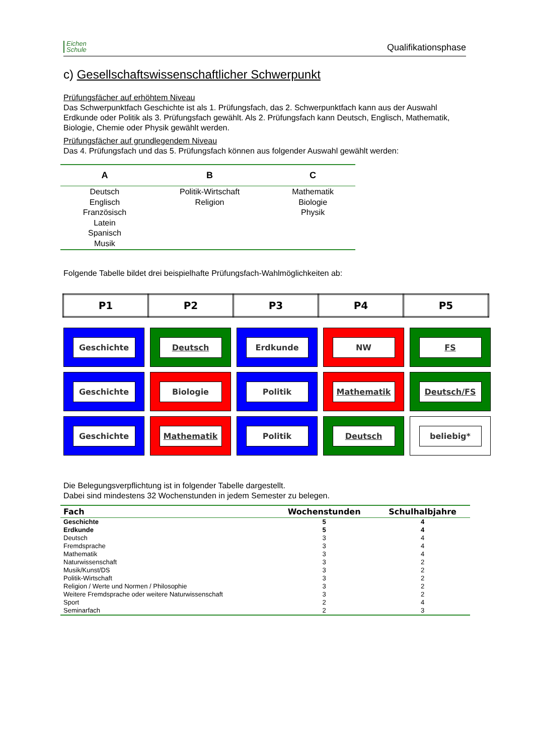Eichen
Schule
Qualifikationsphase
c) Gesellschaftswissenschaftlicher Schwerpunkt
Prüfungsfächer auf erhöhtem Niveau
Das Schwerpunktfach Geschichte ist als 1. Prüfungsfach, das 2. Schwerpunktfach kann aus der Auswahl Erdkunde oder Politik als 3. Prüfungsfach gewählt. Als 2. Prüfungsfach kann Deutsch, Englisch, Mathematik, Biologie, Chemie oder Physik gewählt werden.
Prüfungsfächer auf grundlegendem Niveau
Das 4. Prüfungsfach und das 5. Prüfungsfach können aus folgender Auswahl gewählt werden:
| A | B | C |
| --- | --- | --- |
| Deutsch Englisch Französisch Latein Spanisch Musik | Politik-Wirtschaft Religion | Mathematik Biologie Physik |
Folgende Tabelle bildet drei beispielhafte Prüfungsfach-Wahlmöglichkeiten ab:
| P1 | P2 | P3 | P4 | P5 |
| --- | --- | --- | --- | --- |
Geschichte
Deutsch
Erdkunde
NW
FS
Geschichte
Biologie
Politik
Mathematik
Deutsch/FS
Geschichte
Mathematik
Politik
Deutsch
beliebig*
Die Belegungsverpflichtung ist in folgender Tabelle dargestellt.
Dabei sind mindestens 32 Wochenstunden in jedem Semester zu belegen.
| Fach | Wochenstunden | Schulhalbjahre |
| --- | --- | --- |
| Geschichte | 5 | 4 |
| Erdkunde | 5 | 4 |
| Deutsch | 3 | 4 |
| Fremdsprache | 3 | 4 |
| Mathematik | 3 | 4 |
| Naturwissenschaft | 3 | 2 |
| Musik/Kunst/DS | 3 | 2 |
| Politik-Wirtschaft | 3 | 2 |
| Religion / Werte und Normen / Philosophie | 3 | 2 |
| Weitere Fremdsprache oder weitere Naturwissenschaft | 3 | 2 |
| Sport | 2 | 4 |
| Seminarfach | 2 | 3 |